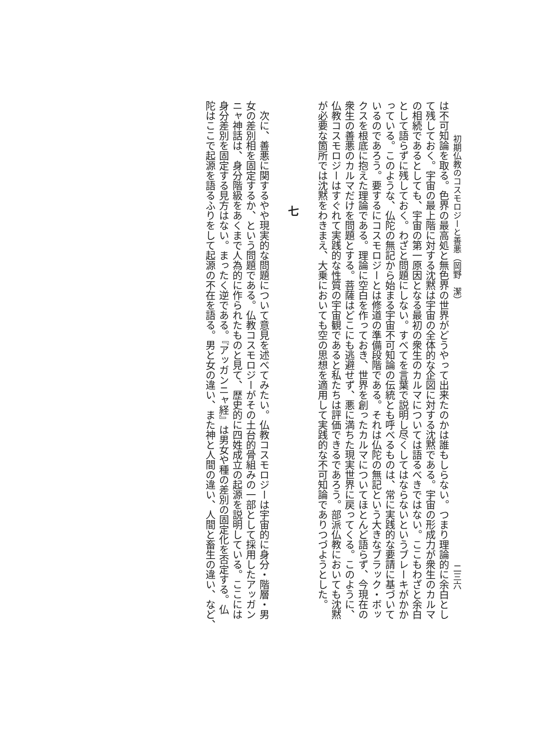初期仏教のコスモロジーと善悪（岡野　潔） 二三六
は不可知論を取る。色界の最高処と無色界の世界がどうやって出来たのかは誰もしらない。つまり理論的に余白とし
て残しておく。宇宙の最上階に対する沈黙は宇宙の全体的な企図に対する沈黙である。宇宙の形成力が衆生のカルマ
の相続であるとしても、宇宙の第一原因となる最初の衆生のカルマについては語るべきではない。ここもわざと余白
として語らずに残しておく。わざと問題にしない。すべてを言葉で説明し尽くしてはならないというブレーキがかか
っている。このような、仏陀の無記から始まる宇宙不可知論の伝統とも呼べるものは、常に実践的な要請に基づいて
いるのであろう。要するにコスモロジーとは修道の準備段階である。それは仏陀の無記という大きなブラック・ボッ
クスを根底に抱えた理論である。理論に空白を作っておき、世界を創ったカルマについてほとんど語らず、今現在の
衆生の善悪のカルマだけを問題とする。菩薩はどこにも逃避せず、悪に満ちた現実世界に戻ってくる。このように、
仏教コスモロジーはすぐれて実践的な性質の宇宙観であると私たちは評価できるであろう。部派仏教においても沈黙
が必要な箇所では沈黙をわきまえ、大乗においても空の思想を適用して実践的な不可知論でありつづようとした。
七
　次に、善悪に関するやや現実的な問題について意見を述べてみたい。仏教コスモロジーは宇宙的に身分・階層・男
女の差別相を固定するか、という問題である。仏教コスモロジーがその土台的骨組みの一部として採用したアッガン
ニャ神話は、身分階級をあくまで人為的に作られたものと見て、歴史的に四姓成立の起源を説明している。ここには
身分差別を固定する見方はない。まったく逆である。『アッガンニャ経』は男女や種の差別の固定化を否定する。仏
陀はここで起源を語るふりをして起源の不在を語る。男と女の違い、また神と人間の違い、人間と畜生の違い、など、